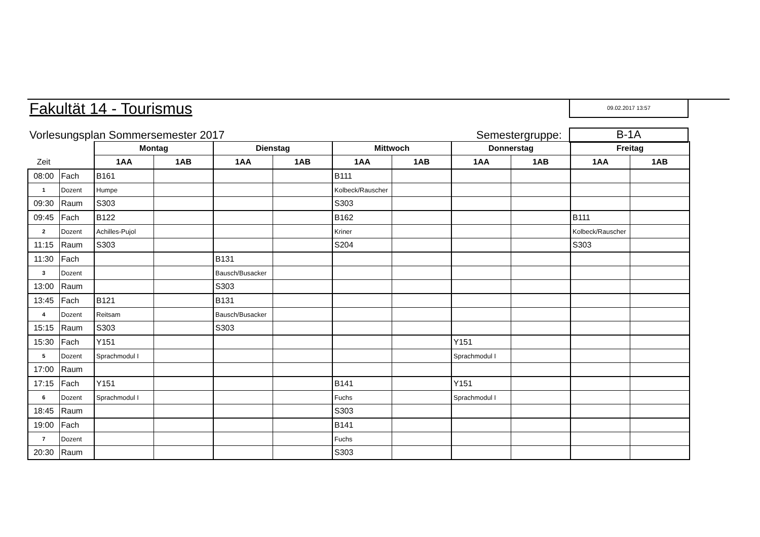Fakultät 14 - Tourismus 09.02.2017 13:57
Vorlesungsplan Sommersemester 2017
Semestergruppe: B-1A
| | | Montag | | Dienstag | | Mittwoch | | Donnerstag | | Freitag | |
| Zeit | | 1AA | 1AB | 1AA | 1AB | 1AA | 1AB | 1AA | 1AB | 1AA | 1AB |
| 08:00 | Fach | B161 | | | | B111 | | | | | |
| 1 | Dozent | Humpe | | | | Kolbeck/Rauscher | | | | | |
| 09:30 | Raum | S303 | | | | S303 | | | | | |
| 09:45 | Fach | B122 | | | | B162 | | | | B111 | |
| 2 | Dozent | Achilles-Pujol | | | | Kriner | | | | Kolbeck/Rauscher | |
| 11:15 | Raum | S303 | | | | S204 | | | | S303 | |
| 11:30 | Fach | | | B131 | | | | | | | |
| 3 | Dozent | | | Bausch/Busacker | | | | | | | |
| 13:00 | Raum | | | S303 | | | | | | | |
| 13:45 | Fach | B121 | | B131 | | | | | | | |
| 4 | Dozent | Reitsam | | Bausch/Busacker | | | | | | | |
| 15:15 | Raum | S303 | | S303 | | | | | | | |
| 15:30 | Fach | Y151 | | | | | | Y151 | | | |
| 5 | Dozent | Sprachmodul I | | | | | | Sprachmodul I | | | |
| 17:00 | Raum | | | | | | | | | | |
| 17:15 | Fach | Y151 | | | | B141 | | Y151 | | | |
| 6 | Dozent | Sprachmodul I | | | | Fuchs | | Sprachmodul I | | | |
| 18:45 | Raum | | | | | S303 | | | | | |
| 19:00 | Fach | | | | | B141 | | | | | |
| 7 | Dozent | | | | | Fuchs | | | | | |
| 20:30 | Raum | | | | | S303 | | | | | |